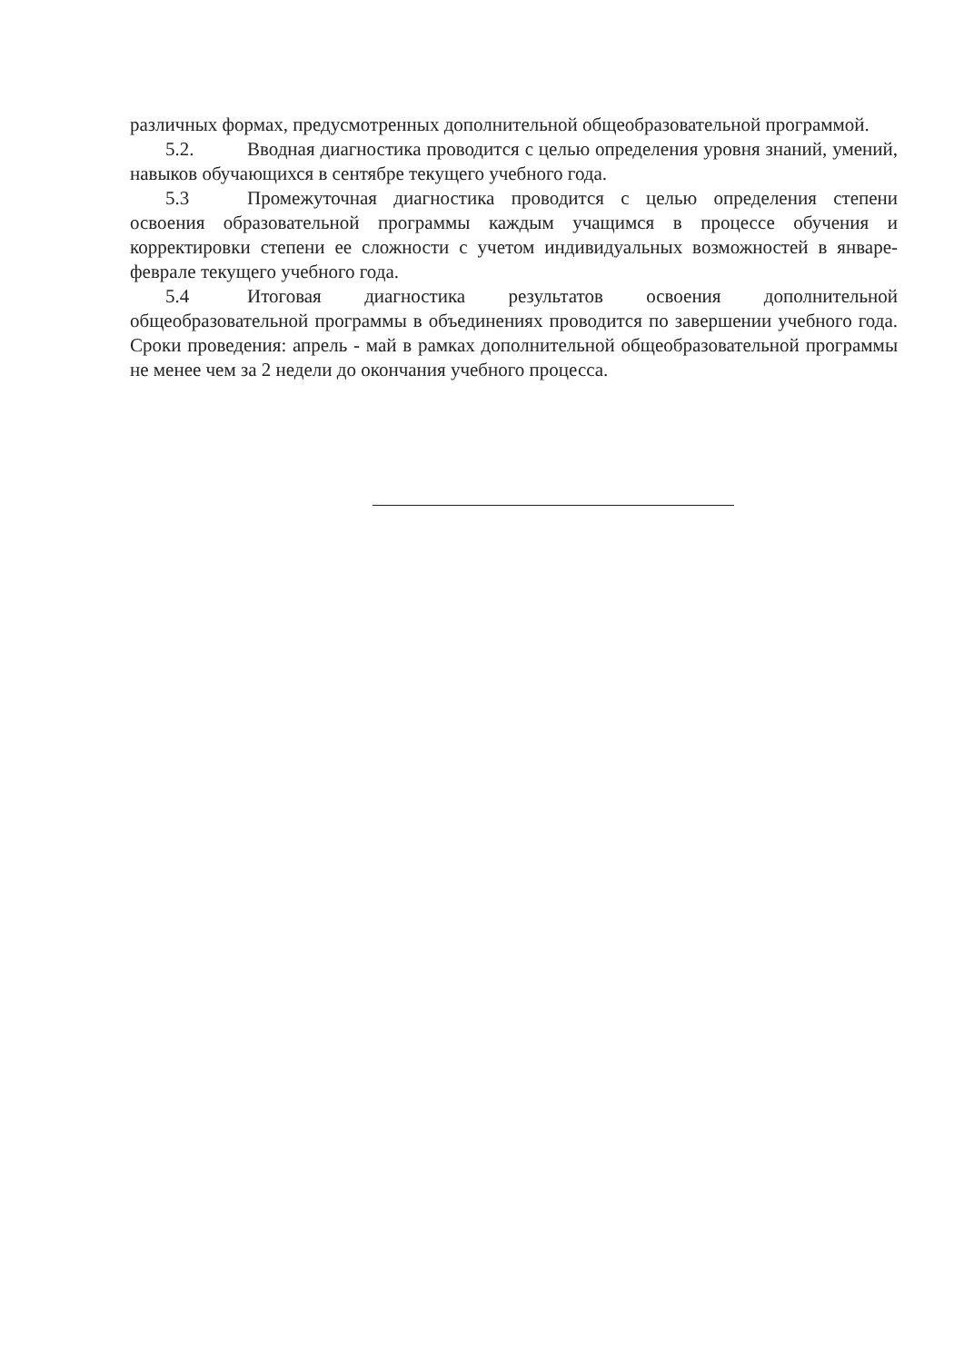различных формах, предусмотренных дополнительной общеобразовательной программой.
5.2. Вводная диагностика проводится с целью определения уровня знаний, умений, навыков обучающихся в сентябре текущего учебного года.
5.3 Промежуточная диагностика проводится с целью определения степени освоения образовательной программы каждым учащимся в процессе обучения и корректировки степени ее сложности с учетом индивидуальных возможностей в январе-феврале текущего учебного года.
5.4 Итоговая диагностика результатов освоения дополнительной общеобразовательной программы в объединениях проводится по завершении учебного года. Сроки проведения: апрель - май в рамках дополнительной общеобразовательной программы не менее чем за 2 недели до окончания учебного процесса.